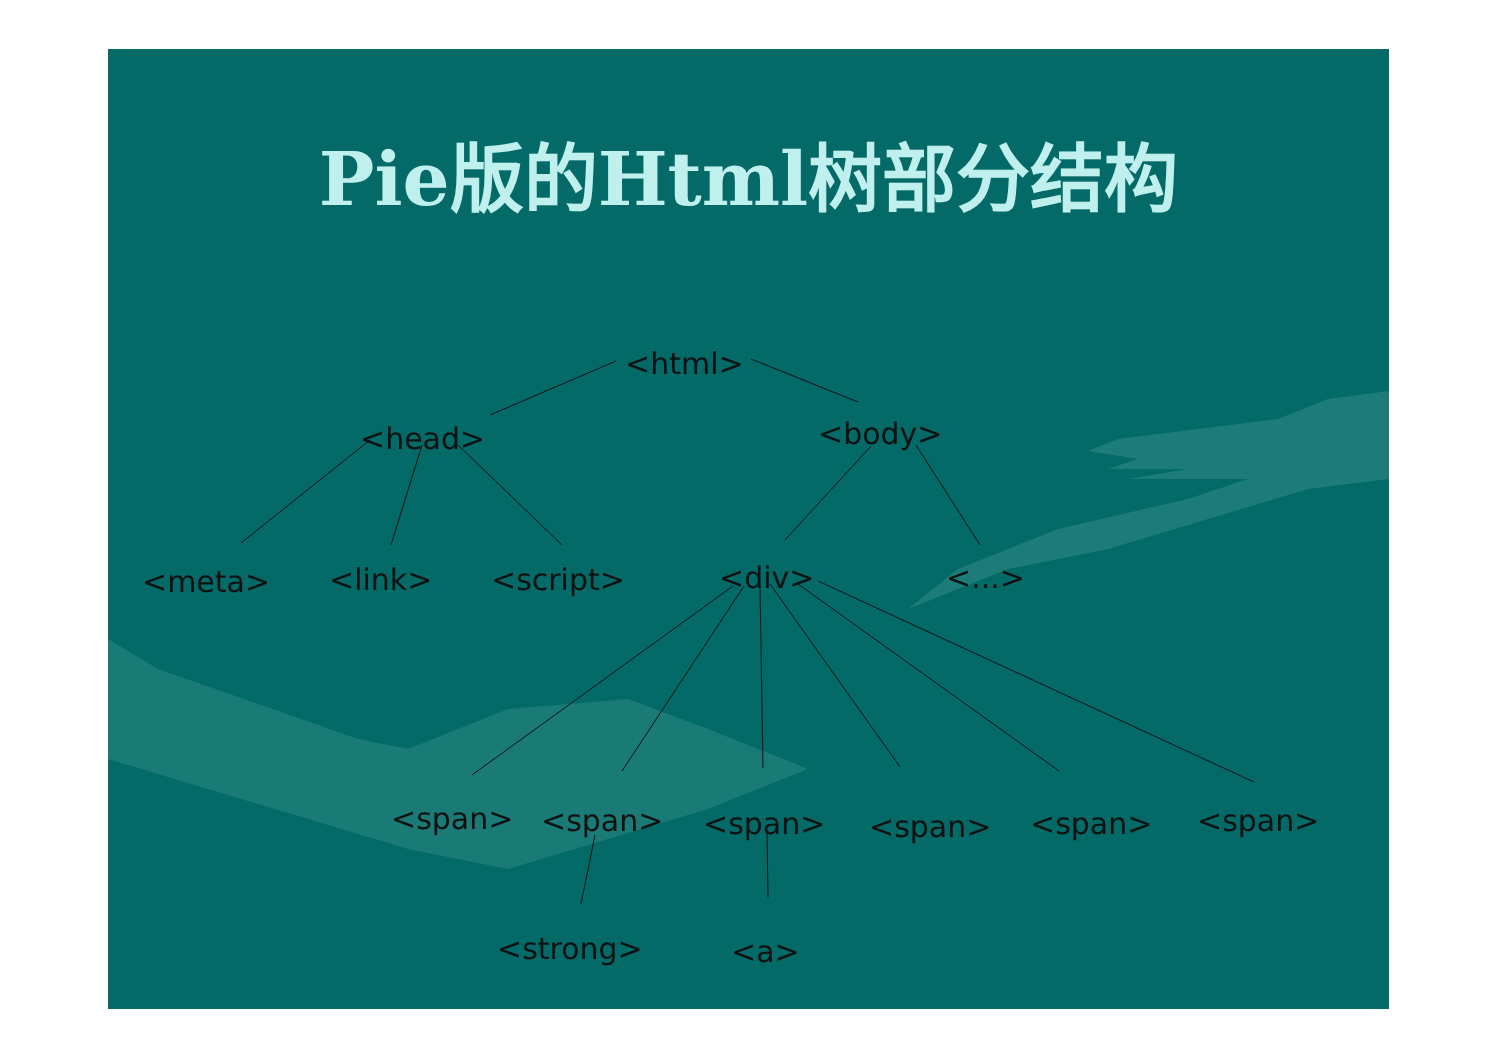Pie版的Html树部分结构
<html>
<head> <body>
<meta> <link> <script> <div> <...>
<span> <span> <span> <span> <span> <span>
<strong> <a>